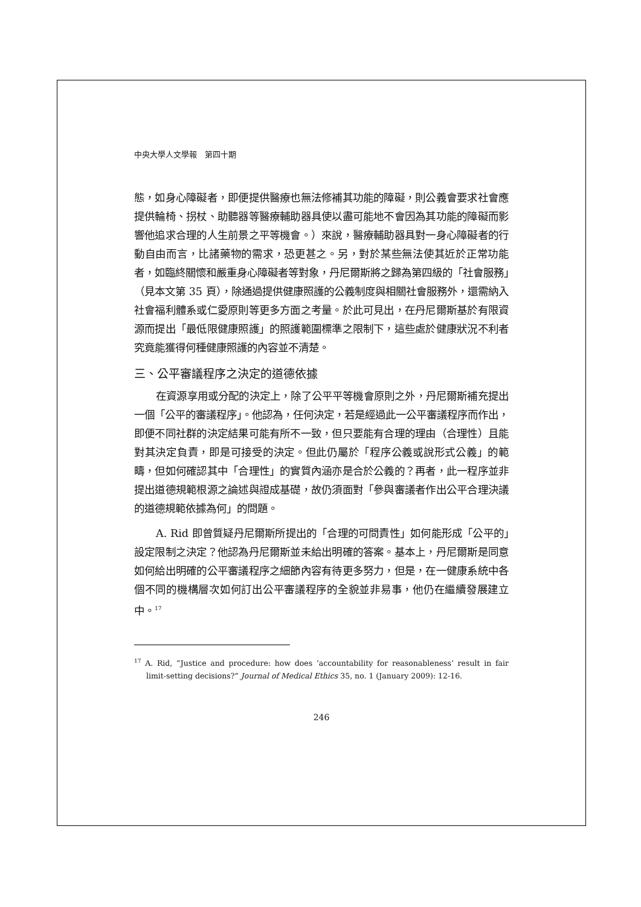中央大學人文學報　第四十期
態，如身心障礙者，即便提供醫療也無法修補其功能的障礙，則公義會要求社會應提供輪椅、拐杖、助聽器等醫療輔助器具使以盡可能地不會因為其功能的障礙而影響他追求合理的人生前景之平等機會。）來說，醫療輔助器具對一身心障礙者的行動自由而言，比諸藥物的需求，恐更甚之。另，對於某些無法使其近於正常功能者，如臨終關懷和嚴重身心障礙者等對象，丹尼爾斯將之歸為第四級的「社會服務」（見本文第 35 頁），除通過提供健康照護的公義制度與相關社會服務外，還需納入社會福利體系或仁愛原則等更多方面之考量。於此可見出，在丹尼爾斯基於有限資源而提出「最低限健康照護」的照護範圍標準之限制下，這些處於健康狀況不利者究竟能獲得何種健康照護的內容並不清楚。
三、公平審議程序之決定的道德依據
在資源享用或分配的決定上，除了公平平等機會原則之外，丹尼爾斯補充提出一個「公平的審議程序」。他認為，任何決定，若是經過此一公平審議程序而作出，即便不同社群的決定結果可能有所不一致，但只要能有合理的理由（合理性）且能對其決定負責，即是可接受的決定。但此仍屬於「程序公義或說形式公義」的範疇，但如何確認其中「合理性」的實質內涵亦是合於公義的？再者，此一程序並非提出道德規範根源之論述與證成基礎，故仍須面對「參與審議者作出公平合理決議的道德規範依據為何」的問題。
A. Rid 即曾質疑丹尼爾斯所提出的「合理的可問責性」如何能形成「公平的」設定限制之決定？他認為丹尼爾斯並未給出明確的答案。基本上，丹尼爾斯是同意如何給出明確的公平審議程序之細節內容有待更多努力，但是，在一健康系統中各個不同的機構層次如何訂出公平審議程序的全貌並非易事，他仍在繼續發展建立中。<sup>17</sup>
<sup>17</sup> A. Rid, “Justice and procedure: how does ‘accountability for reasonableness’ result in fair limit-setting decisions?” Journal of Medical Ethics 35, no. 1 (January 2009): 12-16.
246